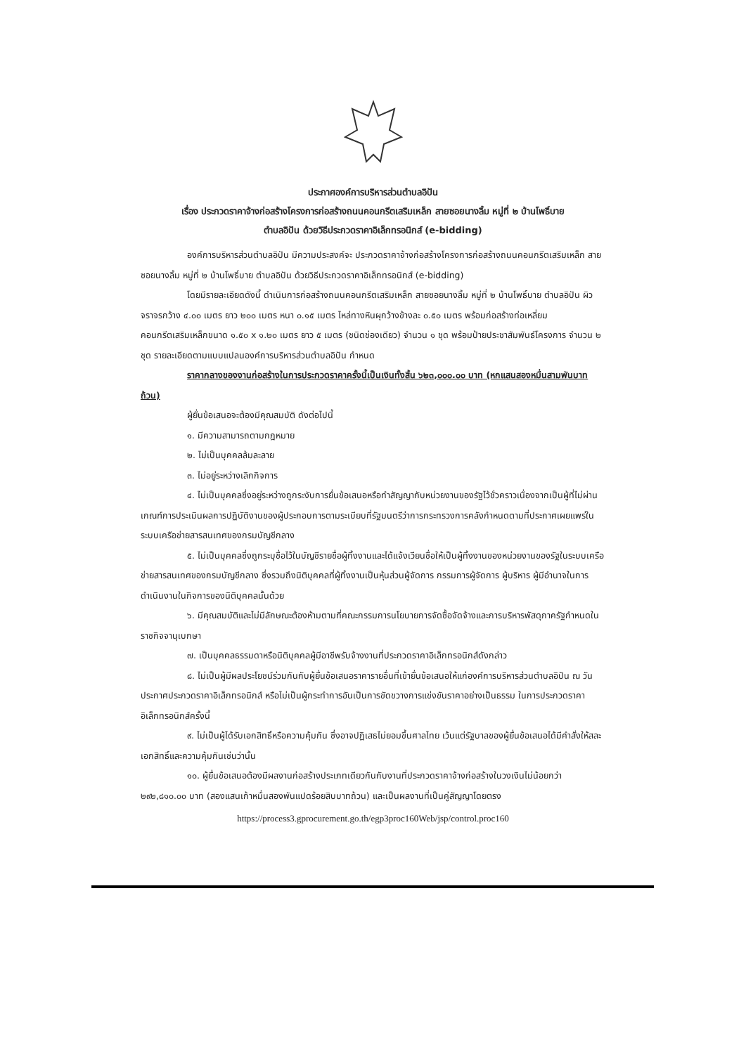ประกาศองค์การบริหารส่วนตำบลอิปัน
เรื่อง ประกวดราคาจ้างก่อสร้างโครงการก่อสร้างถนนคอนกรีตเสริมเหล็ก สายซอยนางลิ้ม หมู่ที่ ๒ บ้านโพธิ์บาย
ตำบลอิปัน ด้วยวิธีประกวดราคาอิเล็กทรอนิกส์ (e-bidding)
องค์การบริหารส่วนตำบลอิปัน มีความประสงค์จะ ประกวดราคาจ้างก่อสร้างโครงการก่อสร้างถนนคอนกรีตเสริมเหล็ก สายซอยนางลิ้ม หมู่ที่ ๒ บ้านโพธิ์บาย ตำบลอิปัน ด้วยวิธีประกวดราคาอิเล็กทรอนิกส์ (e-bidding)
โดยมีรายละเอียดดังนี้ ดำเนินการก่อสร้างถนนคอนกรีตเสริมเหล็ก สายซอยนางลิ้ม หมู่ที่ ๒ บ้านโพธิ์บาย ตำบลอิปัน ผิวจราจรกว้าง ๔.๐๐ เมตร ยาว ๒๐๐ เมตร หนา ๐.๑๕ เมตร ไหล่ทางหินผุกว้างข้างละ ๐.๕๐ เมตร พร้อมก่อสร้างท่อเหลี่ยมคอนกรีตเสริมเหล็กขนาด ๑.๕๐ x ๑.๒๐ เมตร ยาว ๕ เมตร (ชนิดช่องเดียว) จำนวน ๑ ชุด พร้อมป้ายประชาสัมพันธ์โครงการ จำนวน ๒ ชุด รายละเอียดตามแบบแปลนองค์การบริหารส่วนตำบลอิปัน กำหนด
ราคากลางของงานก่อสร้างในการประกวดราคาครั้งนี้เป็นเงินทั้งสิ้น ๖๒๓,๐๐๐.๐๐ บาท (หกแสนสองหมื่นสามพันบาทถ้วน)
ผู้ยื่นข้อเสนอจะต้องมีคุณสมบัติ ดังต่อไปนี้
๑. มีความสามารถตามกฎหมาย
๒. ไม่เป็นบุคคลล้มละลาย
๓. ไม่อยู่ระหว่างเลิกกิจการ
๔. ไม่เป็นบุคคลซึ่งอยู่ระหว่างถูกระงับการยื่นข้อเสนอหรือทำสัญญากับหน่วยงานของรัฐไว้ชั่วคราวเนื่องจากเป็นผู้ที่ไม่ผ่านเกณฑ์การประเมินผลการปฏิบัติงานของผู้ประกอบการตามระเบียบที่รัฐมนตรีว่าการกระทรวงการคลังกำหนดตามที่ประกาศเผยแพร่ในระบบเครือข่ายสารสนเทศของกรมบัญชีกลาง
๕. ไม่เป็นบุคคลซึ่งถูกระบุชื่อไว้ในบัญชีรายชื่อผู้ทิ้งงานและได้แจ้งเวียนชื่อให้เป็นผู้ทิ้งงานของหน่วยงานของรัฐในระบบเครือข่ายสารสนเทศของกรมบัญชีกลาง ซึ่งรวมถึงนิติบุคคลที่ผู้ทิ้งงานเป็นหุ้นส่วนผู้จัดการ กรรมการผู้จัดการ ผู้บริหาร ผู้มีอำนาจในการดำเนินงานในกิจการของนิติบุคคลนั้นด้วย
๖. มีคุณสมบัติและไม่มีลักษณะต้องห้ามตามที่คณะกรรมการนโยบายการจัดซื้อจัดจ้างและการบริหารพัสดุภาครัฐกำหนดในราชกิจจานุเบกษา
๗. เป็นบุคคลธรรมดาหรือนิติบุคคลผู้มีอาชีพรับจ้างงานที่ประกวดราคาอิเล็กทรอนิกส์ดังกล่าว
๘. ไม่เป็นผู้มีผลประโยชน์ร่วมกันกับผู้ยื่นข้อเสนอราคารายอื่นที่เข้ายื่นข้อเสนอให้แก่องค์การบริหารส่วนตำบลอิปัน ณ วันประกาศประกวดราคาอิเล็กทรอนิกส์ หรือไม่เป็นผู้กระทำการอันเป็นการขัดขวางการแข่งขันราคาอย่างเป็นธรรม ในการประกวดราคาอิเล็กทรอนิกส์ครั้งนี้
๙. ไม่เป็นผู้ได้รับเอกสิทธิ์หรือความคุ้มกัน ซึ่งอาจปฏิเสธไม่ยอมขึ้นศาลไทย เว้นแต่รัฐบาลของผู้ยื่นข้อเสนอได้มีคำสั่งให้สละเอกสิทธิ์และความคุ้มกันเช่นว่านั้น
๑๐. ผู้ยื่นข้อเสนอต้องมีผลงานก่อสร้างประเภทเดียวกันกับงานที่ประกวดราคาจ้างก่อสร้างในวงเงินไม่น้อยกว่า ๒๙๒,๘๑๐.๐๐ บาท (สองแสนเก้าหมื่นสองพันแปดร้อยสิบบาทถ้วน) และเป็นผลงานที่เป็นคู่สัญญาโดยตรง
https://process3.gprocurement.go.th/egp3proc160Web/jsp/control.proc160